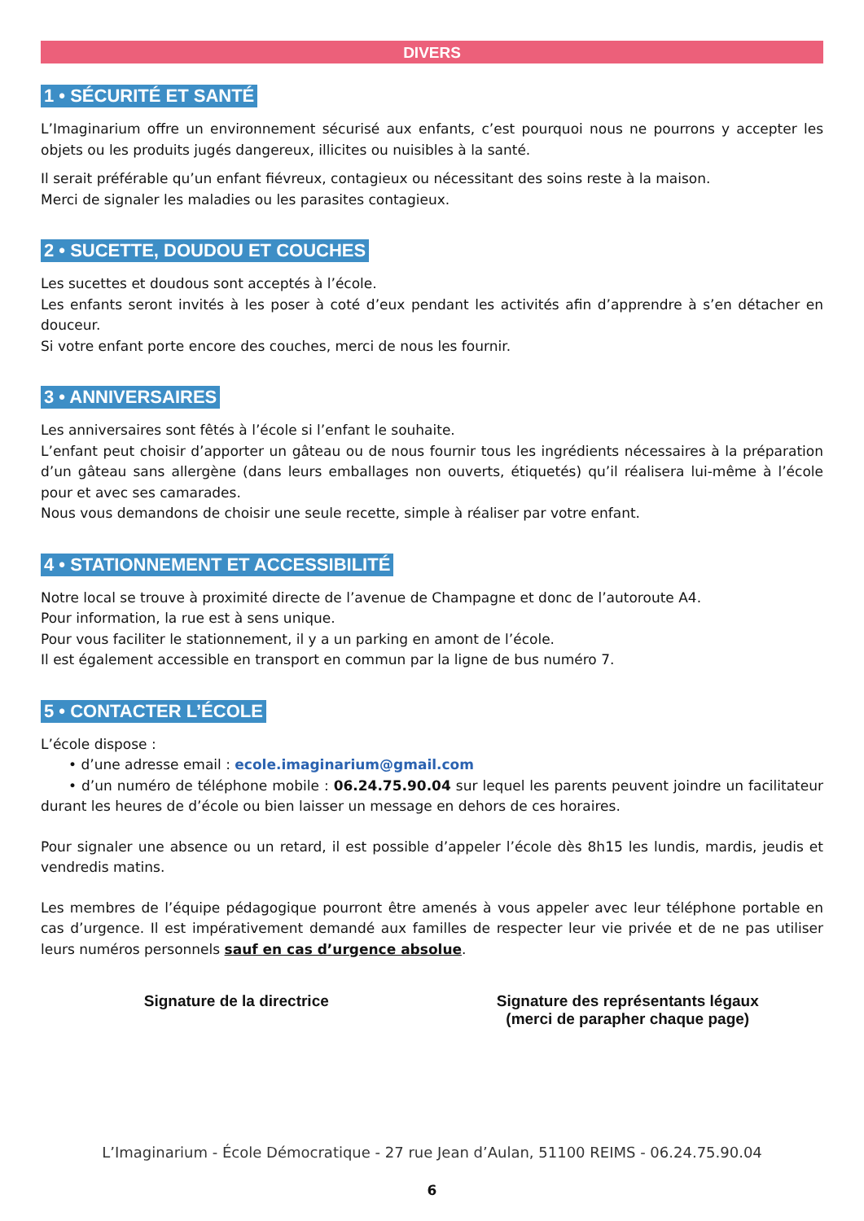DIVERS
1 • SÉCURITÉ ET SANTÉ
L’Imaginarium offre un environnement sécurisé aux enfants, c’est pourquoi nous ne pourrons y accepter les objets ou les produits jugés dangereux, illicites ou nuisibles à la santé.
Il serait préférable qu’un enfant fiévreux, contagieux ou nécessitant des soins reste à la maison.
Merci de signaler les maladies ou les parasites contagieux.
2 • SUCETTE, DOUDOU ET COUCHES
Les sucettes et doudous sont acceptés à l’école.
Les enfants seront invités à les poser à coté d’eux pendant les activités afin d’apprendre à s’en détacher en douceur.
Si votre enfant porte encore des couches, merci de nous les fournir.
3 • ANNIVERSAIRES
Les anniversaires sont fêtés à l’école si l’enfant le souhaite.
L’enfant peut choisir d’apporter un gâteau ou de nous fournir tous les ingrédients nécessaires à la préparation d’un gâteau sans allergène (dans leurs emballages non ouverts, étiquetés) qu’il réalisera lui-même à l’école pour et avec ses camarades.
Nous vous demandons de choisir une seule recette, simple à réaliser par votre enfant.
4 • STATIONNEMENT ET ACCESSIBILITÉ
Notre local se trouve à proximité directe de l’avenue de Champagne et donc de l’autoroute A4.
Pour information, la rue est à sens unique.
Pour vous faciliter le stationnement, il y a un parking en amont de l’école.
Il est également accessible en transport en commun par la ligne de bus numéro 7.
5 • CONTACTER L’ÉCOLE
L’école dispose :
  • d’une adresse email : ecole.imaginarium@gmail.com
  • d’un numéro de téléphone mobile : 06.24.75.90.04 sur lequel les parents peuvent joindre un facilitateur durant les heures de d’école ou bien laisser un message en dehors de ces horaires.
Pour signaler une absence ou un retard, il est possible d’appeler l’école dès 8h15 les lundis, mardis, jeudis et vendredis matins.
Les membres de l’équipe pédagogique pourront être amenés à vous appeler avec leur téléphone portable en cas d’urgence. Il est impérativement demandé aux familles de respecter leur vie privée et de ne pas utiliser leurs numéros personnels sauf en cas d’urgence absolue.
Signature de la directrice Signature des représentants légaux
(merci de parapher chaque page)
L’Imaginarium - École Démocratique - 27 rue Jean d’Aulan, 51100 REIMS - 06.24.75.90.04
6